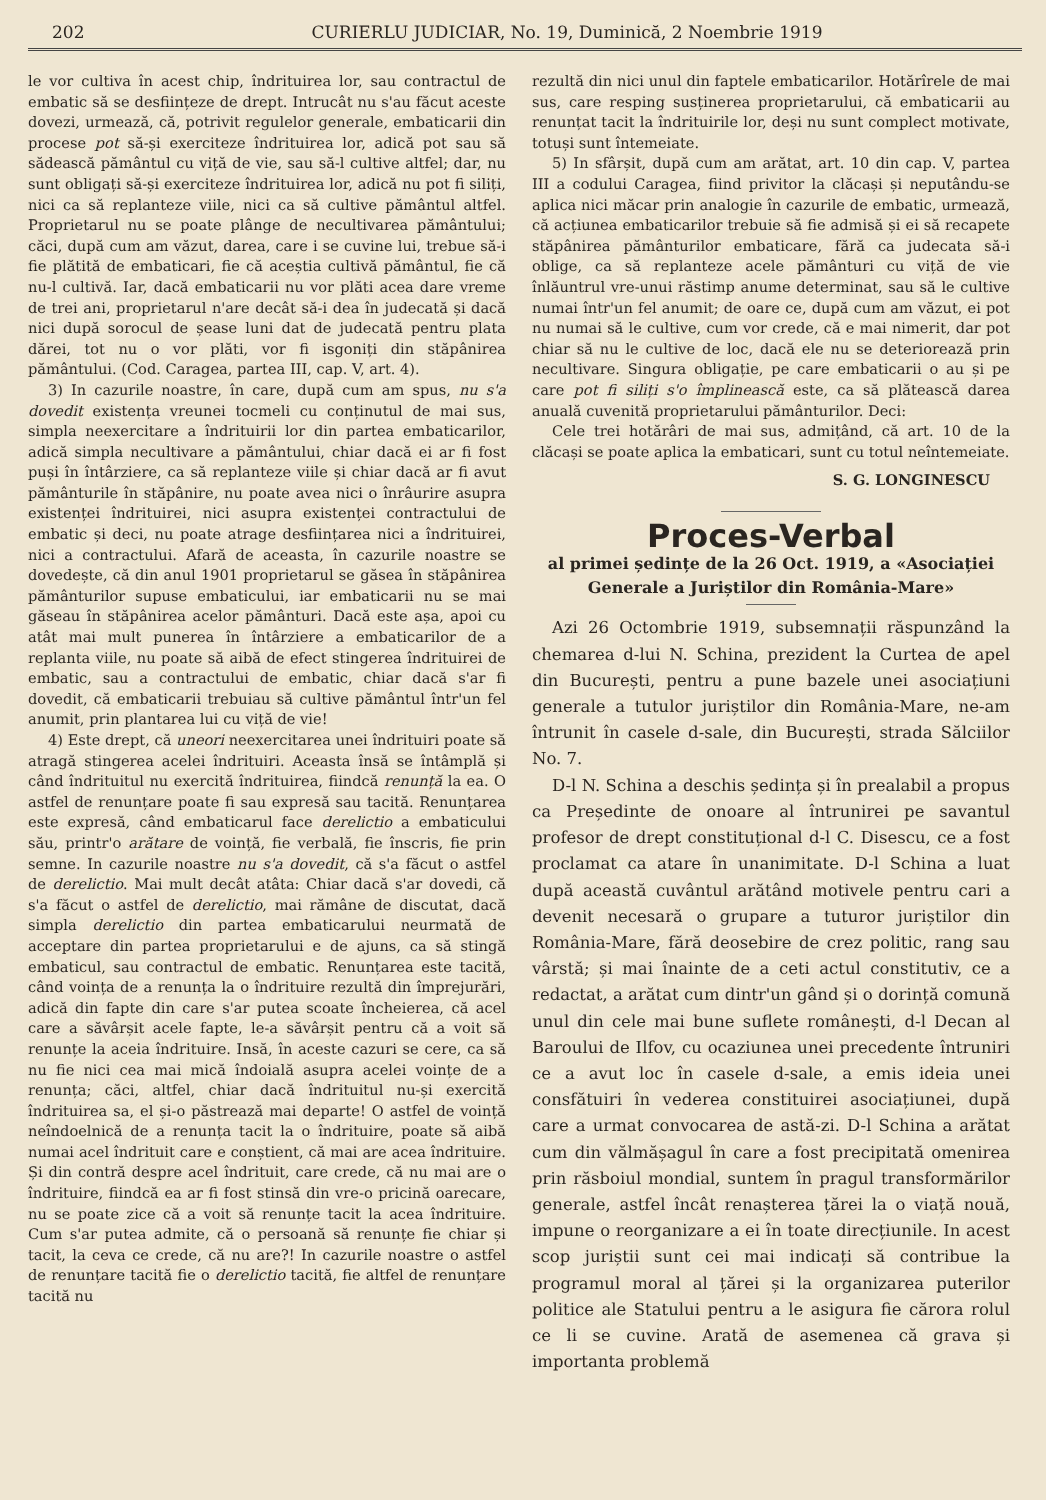202 CURIERLU JUDICIAR, No. 19, Duminică, 2 Noembrie 1919
le vor cultiva în acest chip, îndrituirea lor, sau contractul de embatic să se desființeze de drept. Intrucât nu s'au făcut aceste dovezi, urmează, că, potrivit regulelor generale, embaticarii din procese pot să-și exerciteze îndrituirea lor, adică pot sau să sădească pământul cu viță de vie, sau să-l cultive altfel; dar, nu sunt obligați să-și exerciteze îndrituirea lor, adică nu pot fi siliți, nici ca să replanteze viile, nici ca să cultive pământul altfel. Proprietarul nu se poate plânge de necultivarea pământului; căci, după cum am văzut, darea, care i se cuvine lui, trebue să-i fie plătită de embaticari, fie că aceștia cultivă pământul, fie că nu-l cultivă. Iar, dacă embaticarii nu vor plăti acea dare vreme de trei ani, proprietarul n'are decât să-i dea în judecată și dacă nici după sorocul de șease luni dat de judecată pentru plata dărei, tot nu o vor plăti, vor fi isgoniți din stăpânirea pământului. (Cod. Caragea, partea III, cap. V, art. 4).
3) In cazurile noastre, în care, după cum am spus, nu s'a dovedit existența vreunei tocmeli cu conținutul de mai sus, simpla neexercitare a îndrituirii lor din partea embaticarilor, adică simpla necultivare a pământului, chiar dacă ei ar fi fost puși în întârziere, ca să replanteze viile și chiar dacă ar fi avut pământurile în stăpânire, nu poate avea nici o înrâurire asupra existenței îndrituirei, nici asupra existenței contractului de embatic și deci, nu poate atrage desființarea nici a îndrituirei, nici a contractului. Afară de aceasta, în cazurile noastre se dovedește, că din anul 1901 proprietarul se găsea în stăpânirea pământurilor supuse embaticului, iar embaticarii nu se mai găseau în stăpânirea acelor pământuri. Dacă este așa, apoi cu atât mai mult punerea în întârziere a embaticarilor de a replanta viile, nu poate să aibă de efect stingerea îndrituirei de embatic, sau a contractului de embatic, chiar dacă s'ar fi dovedit, că embaticarii trebuiau să cultive pământul într'un fel anumit, prin plantarea lui cu viță de vie!
4) Este drept, că uneori neexercitarea unei îndrituiri poate să atragă stingerea acelei îndrituiri. Aceasta însă se întâmplă și când îndrituitul nu exercită îndrituirea, fiindcă renunță la ea. O astfel de renunțare poate fi sau expresă sau tacită. Renunțarea este expresă, când embaticarul face derelictio a embaticului său, printr'o arătare de voință, fie verbală, fie înscris, fie prin semne. In cazurile noastre nu s'a dovedit, că s'a făcut o astfel de derelictio. Mai mult decât atâta: Chiar dacă s'ar dovedi, că s'a făcut o astfel de derelictio, mai rămâne de discutat, dacă simpla derelictio din partea embaticarului neurmată de acceptare din partea proprietarului e de ajuns, ca să stingă embaticul, sau contractul de embatic. Renunțarea este tacită, când voința de a renunța la o îndrituire rezultă din împrejurări, adică din fapte din care s'ar putea scoate încheierea, că acel care a săvârșit acele fapte, le-a săvârșit pentru că a voit să renunțe la aceia îndrituire. Insă, în aceste cazuri se cere, ca să nu fie nici cea mai mică îndoială asupra acelei voințe de a renunța; căci, altfel, chiar dacă îndrituitul nu-și exercită îndrituirea sa, el și-o păstrează mai departe! O astfel de voință neîndoelnică de a renunța tacit la o îndrituire, poate să aibă numai acel îndrituit care e conștient, că mai are acea îndrituire. Și din contră despre acel îndrituit, care crede, că nu mai are o îndrituire, fiindcă ea ar fi fost stinsă din vre-o pricină oarecare, nu se poate zice că a voit să renunțe tacit la acea îndrituire. Cum s'ar putea admite, că o persoană să renunțe fie chiar și tacit, la ceva ce crede, că nu are?! In cazurile noastre o astfel de renunțare tacită fie o derelictio tacită, fie altfel de renunțare tacită nu
rezultă din nici unul din faptele embaticarilor. Hotărîrele de mai sus, care resping susținerea proprietarului, că embaticarii au renunțat tacit la îndrituirile lor, deși nu sunt complect motivate, totuși sunt întemeiate.
5) In sfârșit, după cum am arătat, art. 10 din cap. V, partea III a codului Caragea, fiind privitor la clăcași și neputându-se aplica nici măcar prin analogie în cazurile de embatic, urmează, că acțiunea embaticarilor trebuie să fie admisă și ei să recapete stăpânirea pământurilor embaticare, fără ca judecata să-i oblige, ca să replanteze acele pământuri cu viță de vie înlăuntrul vre-unui răstimp anume determinat, sau să le cultive numai într'un fel anumit; de oare ce, după cum am văzut, ei pot nu numai să le cultive, cum vor crede, că e mai nimerit, dar pot chiar să nu le cultive de loc, dacă ele nu se deteriorează prin necultivare. Singura obligație, pe care embaticarii o au și pe care pot fi siliți s'o împlinească este, ca să plătească darea anuală cuvenită proprietarului pământurilor. Deci:
Cele trei hotărâri de mai sus, admițând, că art. 10 de la clăcași se poate aplica la embaticari, sunt cu totul neîntemeiate.
S. G. LONGINESCU
Proces-Verbal
al primei ședințe de la 26 Oct. 1919, a «Asociației Generale a Juriștilor din România-Mare»
Azi 26 Octombrie 1919, subsemnații răspunzând la chemarea d-lui N. Schina, prezident la Curtea de apel din București, pentru a pune bazele unei asociațiuni generale a tutulor juriștilor din România-Mare, ne-am întrunit în casele d-sale, din București, strada Sălciilor No. 7.
D-l N. Schina a deschis ședința și în prealabil a propus ca Președinte de onoare al întrunirei pe savantul profesor de drept constituțional d-l C. Disescu, ce a fost proclamat ca atare în unanimitate. D-l Schina a luat după această cuvântul arătând motivele pentru cari a devenit necesară o grupare a tuturor juriștilor din România-Mare, fără deosebire de crez politic, rang sau vârstă; și mai înainte de a ceti actul constitutiv, ce a redactat, a arătat cum dintr'un gând și o dorință comună unul din cele mai bune suflete românești, d-l Decan al Baroului de Ilfov, cu ocaziunea unei precedente întruniri ce a avut loc în casele d-sale, a emis ideia unei consfătuiri în vederea constituirei asociațiunei, după care a urmat convocarea de astă-zi. D-l Schina a arătat cum din vălmășagul în care a fost precipitată omenirea prin răsboiul mondial, suntem în pragul transformărilor generale, astfel încât renașterea țărei la o viață nouă, impune o reorganizare a ei în toate direcțiunile. In acest scop juriștii sunt cei mai indicați să contribue la programul moral al țărei și la organizarea puterilor politice ale Statului pentru a le asigura fie cărora rolul ce li se cuvine. Arată de asemenea că grava și importanta problemă